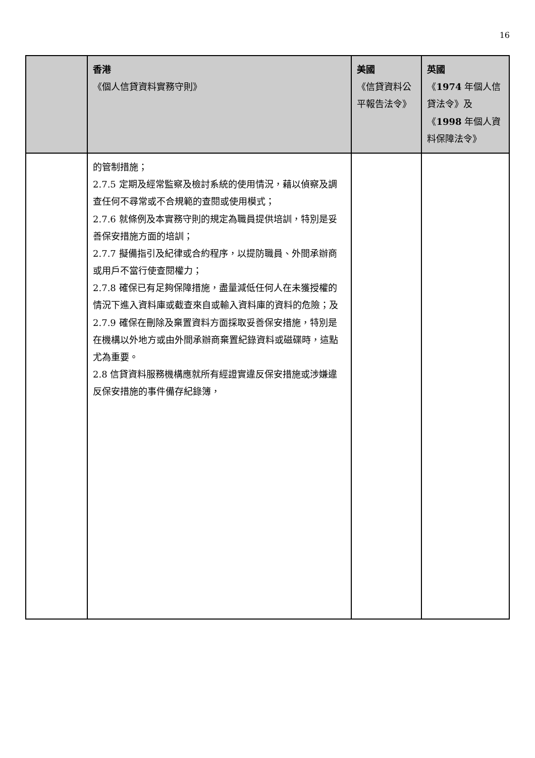16
| | 香港 《個人信貸資料實務守則》 | 美國 《信貸資料公平報告法令》 | 英國 《 1974 年個人信貸法令》及 《 1998 年個人資料保障法令》 |
| --- | --- | --- | --- |
| | 的管制措施； 2.7.5 定期及經常監察及檢討系統的使用情況，藉以偵察及調查任何不尋常或不合規範的查閱或使用模式； 2.7.6 就條例及本實務守則的規定為職員提供培訓，特別是妥善保安措施方面的培訓； 2.7.7 擬備指引及紀律或合約程序，以提防職員、外間承辦商或用戶不當行使查閱權力； 2.7.8 確保已有足夠保障措施，盡量減低任何人在未獲授權的情況下進入資料庫或截查來自或輸入資料庫的資料的危險；及 2.7.9 確保在刪除及棄置資料方面採取妥善保安措施，特別是在機構以外地方或由外間承辦商棄置紀錄資料或磁碟時，這點尤為重要。 2.8 信貸資料服務機構應就所有經證實違反保安措施或涉嫌違反保安措施的事件備存紀錄簿， | | |